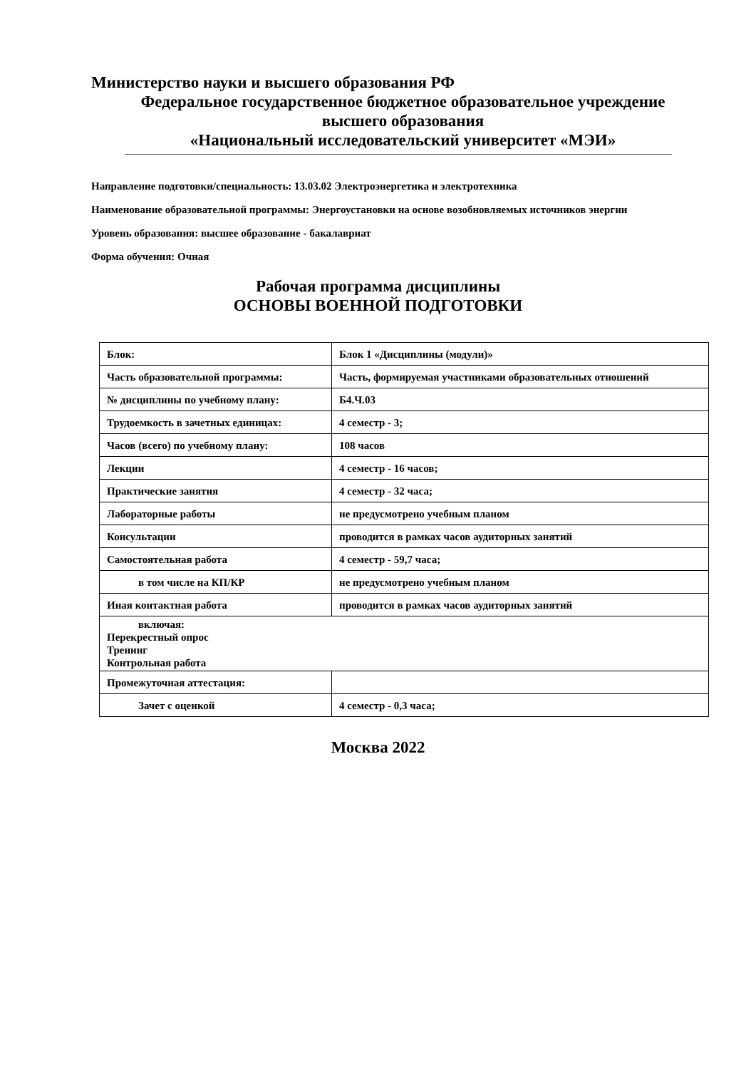Министерство науки и высшего образования РФ
Федеральное государственное бюджетное образовательное учреждение
высшего образования
«Национальный исследовательский университет «МЭИ»
Направление подготовки/специальность: 13.03.02 Электроэнергетика и электротехника
Наименование образовательной программы: Энергоустановки на основе возобновляемых источников энергии
Уровень образования: высшее образование - бакалавриат
Форма обучения: Очная
Рабочая программа дисциплины
ОСНОВЫ ВОЕННОЙ ПОДГОТОВКИ
| Блок: | Блок 1 «Дисциплины (модули)» |
| Часть образовательной программы: | Часть, формируемая участниками образовательных отношений |
| № дисциплины по учебному плану: | Б4.Ч.03 |
| Трудоемкость в зачетных единицах: | 4 семестр - 3; |
| Часов (всего) по учебному плану: | 108 часов |
| Лекции | 4 семестр - 16 часов; |
| Практические занятия | 4 семестр - 32 часа; |
| Лабораторные работы | не предусмотрено учебным планом |
| Консультации | проводится в рамках часов аудиторных занятий |
| Самостоятельная работа | 4 семестр - 59,7 часа; |
| в том числе на КП/КР | не предусмотрено учебным планом |
| Иная контактная работа | проводится в рамках часов аудиторных занятий |
| включая: Перекрестный опрос Тренинг Контрольная работа | |
| Промежуточная аттестация: | |
| Зачет с оценкой | 4 семестр - 0,3 часа; |
Москва 2022